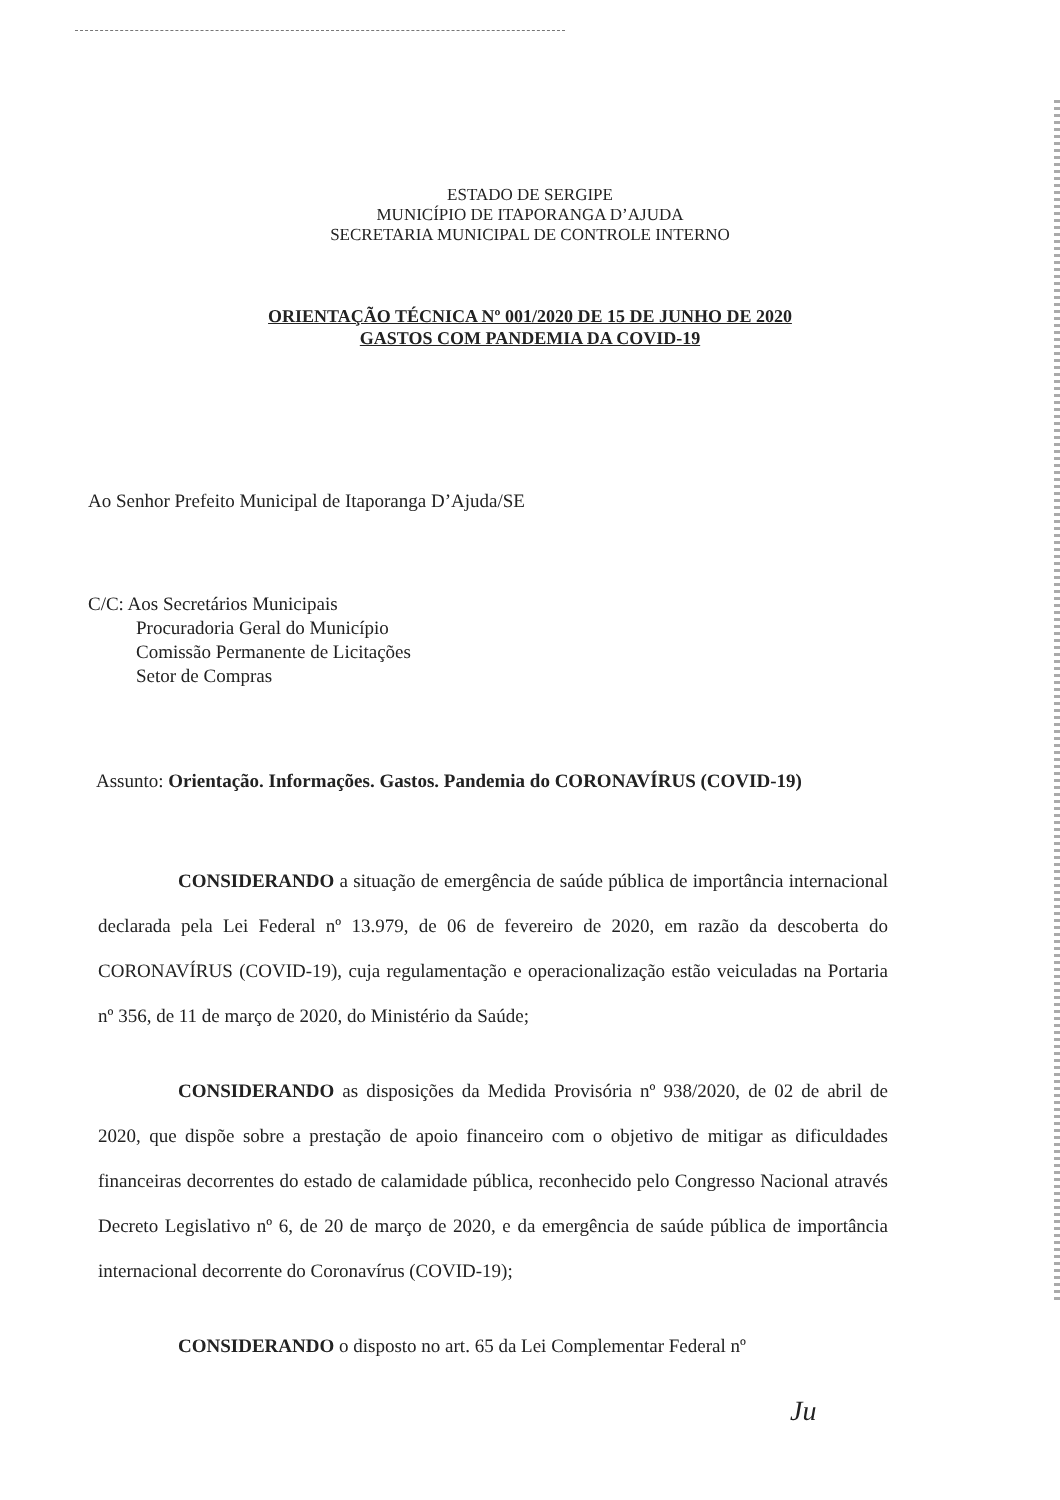ESTADO DE SERGIPE
MUNICÍPIO DE ITAPORANGA D’AJUDA
SECRETARIA MUNICIPAL DE CONTROLE INTERNO
ORIENTAÇÃO TÉCNICA Nº 001/2020 DE 15 DE JUNHO DE 2020
GASTOS COM PANDEMIA DA COVID-19
Ao Senhor Prefeito Municipal de Itaporanga D’Ajuda/SE
C/C: Aos Secretários Municipais
Procuradoria Geral do Município
Comissão Permanente de Licitações
Setor de Compras
Assunto: Orientação. Informações. Gastos. Pandemia do CORONAVÍRUS (COVID-19)
CONSIDERANDO a situação de emergência de saúde pública de importância internacional declarada pela Lei Federal nº 13.979, de 06 de fevereiro de 2020, em razão da descoberta do CORONAVÍRUS (COVID-19), cuja regulamentação e operacionalização estão veiculadas na Portaria nº 356, de 11 de março de 2020, do Ministério da Saúde;
CONSIDERANDO as disposições da Medida Provisória nº 938/2020, de 02 de abril de 2020, que dispõe sobre a prestação de apoio financeiro com o objetivo de mitigar as dificuldades financeiras decorrentes do estado de calamidade pública, reconhecido pelo Congresso Nacional através Decreto Legislativo nº 6, de 20 de março de 2020, e da emergência de saúde pública de importância internacional decorrente do Coronavírus (COVID-19);
CONSIDERANDO o disposto no art. 65 da Lei Complementar Federal nº
Ju